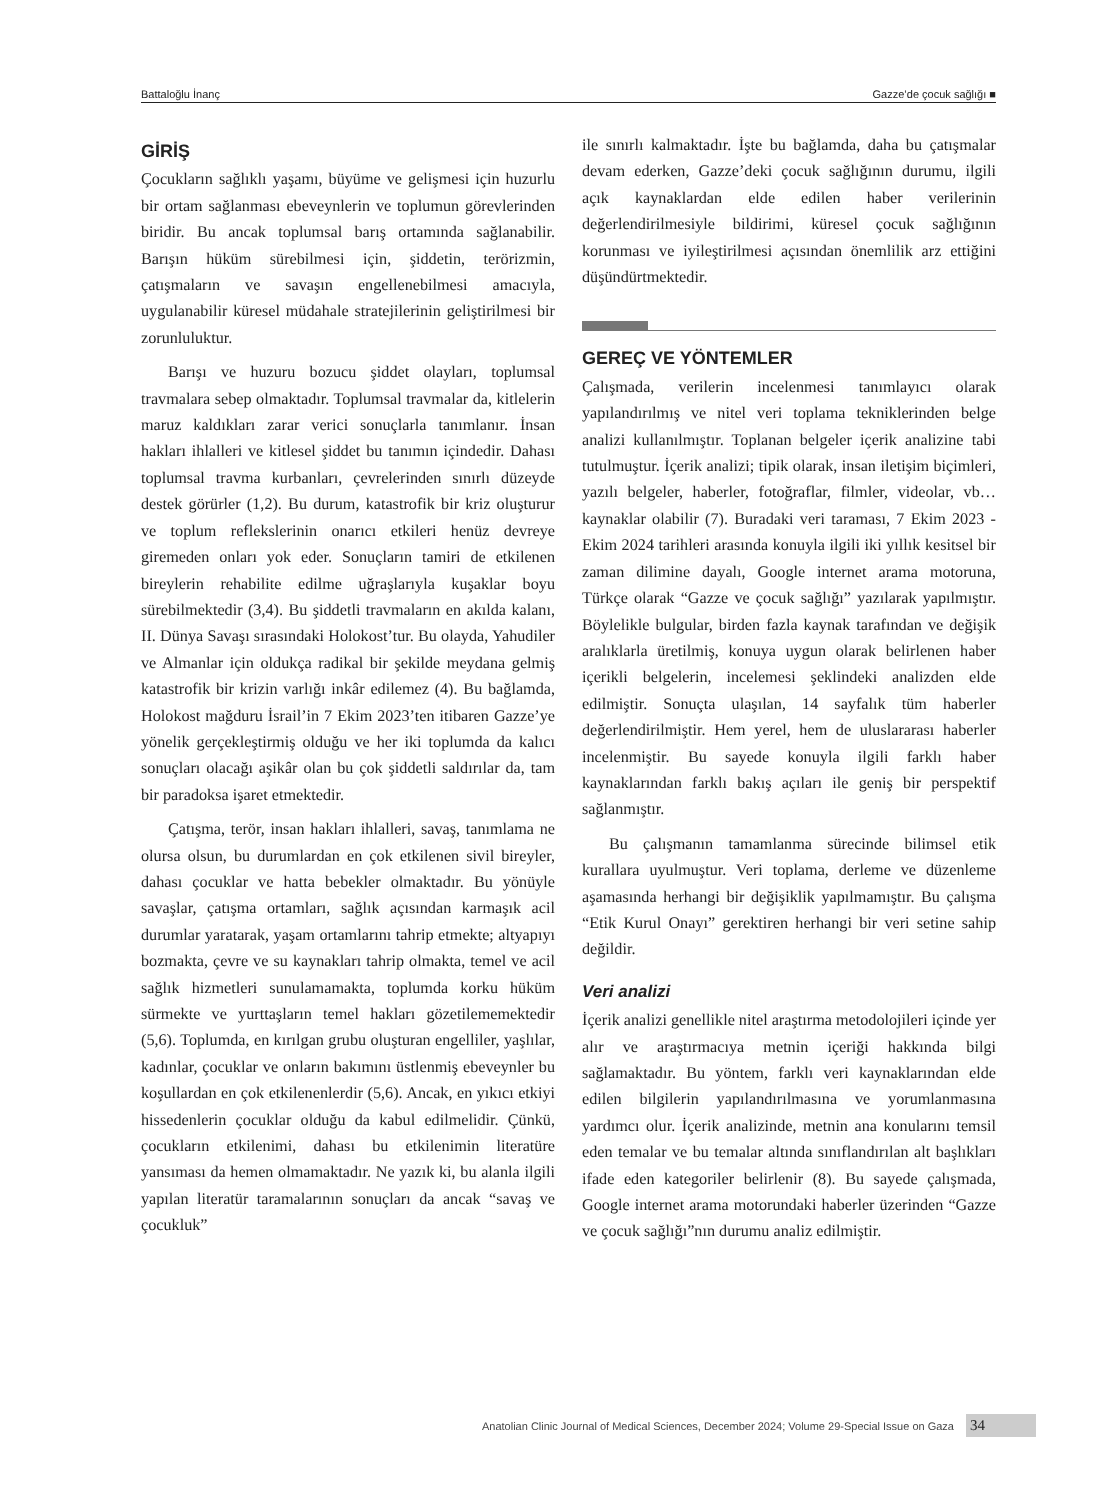Battaloğlu İnanç Gazze’de çocuk sağlığı ■
GİRİŞ
Çocukların sağlıklı yaşamı, büyüme ve gelişmesi için huzurlu bir ortam sağlanması ebeveynlerin ve toplumun görevlerinden biridir. Bu ancak toplumsal barış ortamında sağlanabilir. Barışın hüküm sürebilmesi için, şiddetin, terörizmin, çatışmaların ve savaşın engellenebilmesi amacıyla, uygulanabilir küresel müdahale stratejilerinin geliştirilmesi bir zorunluluktur.
Barışı ve huzuru bozucu şiddet olayları, toplumsal travmalara sebep olmaktadır. Toplumsal travmalar da, kitlelerin maruz kaldıkları zarar verici sonuçlarla tanımlanır. İnsan hakları ihlalleri ve kitlesel şiddet bu tanımın içindedir. Dahası toplumsal travma kurbanları, çevrelerinden sınırlı düzeyde destek görürler (1,2). Bu durum, katastrofik bir kriz oluşturur ve toplum reflekslerinin onarıcı etkileri henüz devreye giremeden onları yok eder. Sonuçların tamiri de etkilenen bireylerin rehabilite edilme uğraşlarıyla kuşaklar boyu sürebilmektedir (3,4). Bu şiddetli travmaların en akılda kalanı, II. Dünya Savaşı sırasındaki Holokost’tur. Bu olayda, Yahudiler ve Almanlar için oldukça radikal bir şekilde meydana gelmiş katastrofik bir krizin varlığı inkâr edilemez (4). Bu bağlamda, Holokost mağduru İsrail’in 7 Ekim 2023’ten itibaren Gazze’ye yönelik gerçekleştirmiş olduğu ve her iki toplumda da kalıcı sonuçları olacağı aşikâr olan bu çok şiddetli saldırılar da, tam bir paradoksa işaret etmektedir.
Çatışma, terör, insan hakları ihlalleri, savaş, tanımlama ne olursa olsun, bu durumlardan en çok etkilenen sivil bireyler, dahası çocuklar ve hatta bebekler olmaktadır. Bu yönüyle savaşlar, çatışma ortamları, sağlık açısından karmaşık acil durumlar yaratarak, yaşam ortamlarını tahrip etmekte; altyapıyı bozmakta, çevre ve su kaynakları tahrip olmakta, temel ve acil sağlık hizmetleri sunulamamakta, toplumda korku hüküm sürmekte ve yurttaşların temel hakları gözetilememektedir (5,6). Toplumda, en kırılgan grubu oluşturan engelliler, yaşlılar, kadınlar, çocuklar ve onların bakımını üstlenmiş ebeveynler bu koşullardan en çok etkilenenlerdir (5,6). Ancak, en yıkıcı etkiyi hissedenlerin çocuklar olduğu da kabul edilmelidir. Çünkü, çocukların etkilenimi, dahası bu etkilenimin literatüre yansıması da hemen olmamaktadır. Ne yazık ki, bu alanla ilgili yapılan literatür taramalarının sonuçları da ancak “savaş ve çocukluk”
ile sınırlı kalmaktadır. İşte bu bağlamda, daha bu çatışmalar devam ederken, Gazze’deki çocuk sağlığının durumu, ilgili açık kaynaklardan elde edilen haber verilerinin değerlendirilmesiyle bildirimi, küresel çocuk sağlığının korunması ve iyileştirilmesi açısından önemlilik arz ettiğini düşündürtmektedir.
GEREÇ VE YÖNTEMLER
Çalışmada, verilerin incelenmesi tanımlayıcı olarak yapılandırılmış ve nitel veri toplama tekniklerinden belge analizi kullanılmıştır. Toplanan belgeler içerik analizine tabi tutulmuştur. İçerik analizi; tipik olarak, insan iletişim biçimleri, yazılı belgeler, haberler, fotoğraflar, filmler, videolar, vb… kaynaklar olabilir (7). Buradaki veri taraması, 7 Ekim 2023 - Ekim 2024 tarihleri arasında konuyla ilgili iki yıllık kesitsel bir zaman dilimine dayalı, Google internet arama motoruna, Türkçe olarak “Gazze ve çocuk sağlığı” yazılarak yapılmıştır. Böylelikle bulgular, birden fazla kaynak tarafından ve değişik aralıklarla üretilmiş, konuya uygun olarak belirlenen haber içerikli belgelerin, incelemesi şeklindeki analizden elde edilmiştir. Sonuçta ulaşılan, 14 sayfalık tüm haberler değerlendirilmiştir. Hem yerel, hem de uluslararası haberler incelenmiştir. Bu sayede konuyla ilgili farklı haber kaynaklarından farklı bakış açıları ile geniş bir perspektif sağlanmıştır.
Bu çalışmanın tamamlanma sürecinde bilimsel etik kurallara uyulmuştur. Veri toplama, derleme ve düzenleme aşamasında herhangi bir değişiklik yapılmamıştır. Bu çalışma “Etik Kurul Onayı” gerektiren herhangi bir veri setine sahip değildir.
Veri analizi
İçerik analizi genellikle nitel araştırma metodolojileri içinde yer alır ve araştırmacıya metnin içeriği hakkında bilgi sağlamaktadır. Bu yöntem, farklı veri kaynaklarından elde edilen bilgilerin yapılandırılmasına ve yorumlanmasına yardımcı olur. İçerik analizinde, metnin ana konularını temsil eden temalar ve bu temalar altında sınıflandırılan alt başlıkları ifade eden kategoriler belirlenir (8). Bu sayede çalışmada, Google internet arama motorundaki haberler üzerinden “Gazze ve çocuk sağlığı”nın durumu analiz edilmiştir.
Anatolian Clinic Journal of Medical Sciences, December 2024; Volume 29-Special Issue on Gaza 34